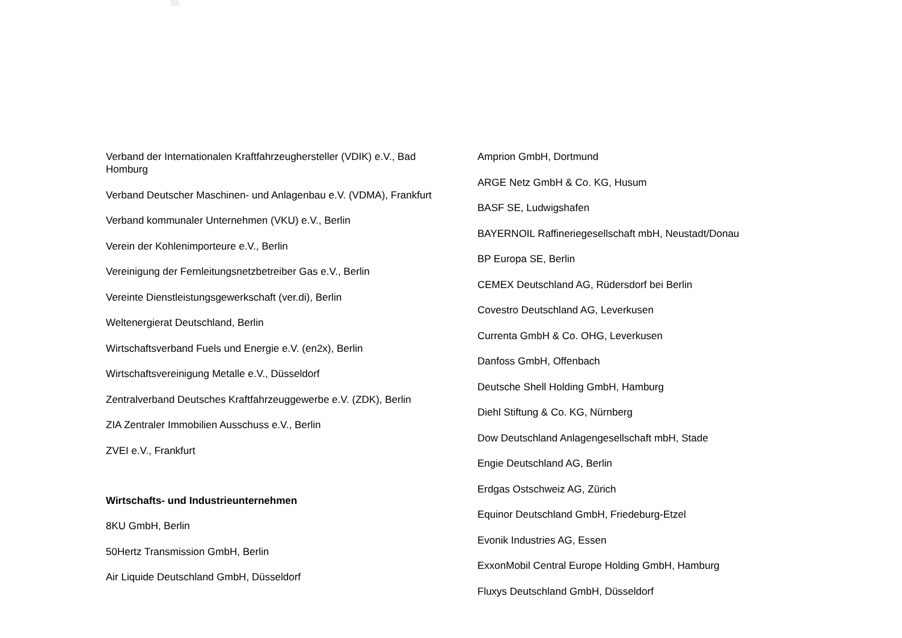Verband der Internationalen Kraftfahrzeughersteller (VDIK) e.V., Bad Homburg
Verband Deutscher Maschinen- und Anlagenbau e.V. (VDMA), Frankfurt
Verband kommunaler Unternehmen (VKU) e.V., Berlin
Verein der Kohlenimporteure e.V., Berlin
Vereinigung der Fernleitungsnetzbetreiber Gas e.V., Berlin
Vereinte Dienstleistungsgewerkschaft (ver.di), Berlin
Weltenergierat Deutschland, Berlin
Wirtschaftsverband Fuels und Energie e.V. (en2x), Berlin
Wirtschaftsvereinigung Metalle e.V., Düsseldorf
Zentralverband Deutsches Kraftfahrzeuggewerbe e.V. (ZDK), Berlin
ZIA Zentraler Immobilien Ausschuss e.V., Berlin
ZVEI e.V., Frankfurt
Wirtschafts- und Industrieunternehmen
8KU GmbH, Berlin
50Hertz Transmission GmbH, Berlin
Air Liquide Deutschland GmbH, Düsseldorf
Amprion GmbH, Dortmund
ARGE Netz GmbH & Co. KG, Husum
BASF SE, Ludwigshafen
BAYERNOIL Raffineriegesellschaft mbH, Neustadt/Donau
BP Europa SE, Berlin
CEMEX Deutschland AG, Rüdersdorf bei Berlin
Covestro Deutschland AG, Leverkusen
Currenta GmbH & Co. OHG, Leverkusen
Danfoss GmbH, Offenbach
Deutsche Shell Holding GmbH, Hamburg
Diehl Stiftung & Co. KG, Nürnberg
Dow Deutschland Anlagengesellschaft mbH, Stade
Engie Deutschland AG, Berlin
Erdgas Ostschweiz AG, Zürich
Equinor Deutschland GmbH, Friedeburg-Etzel
Evonik Industries AG, Essen
ExxonMobil Central Europe Holding GmbH, Hamburg
Fluxys Deutschland GmbH, Düsseldorf